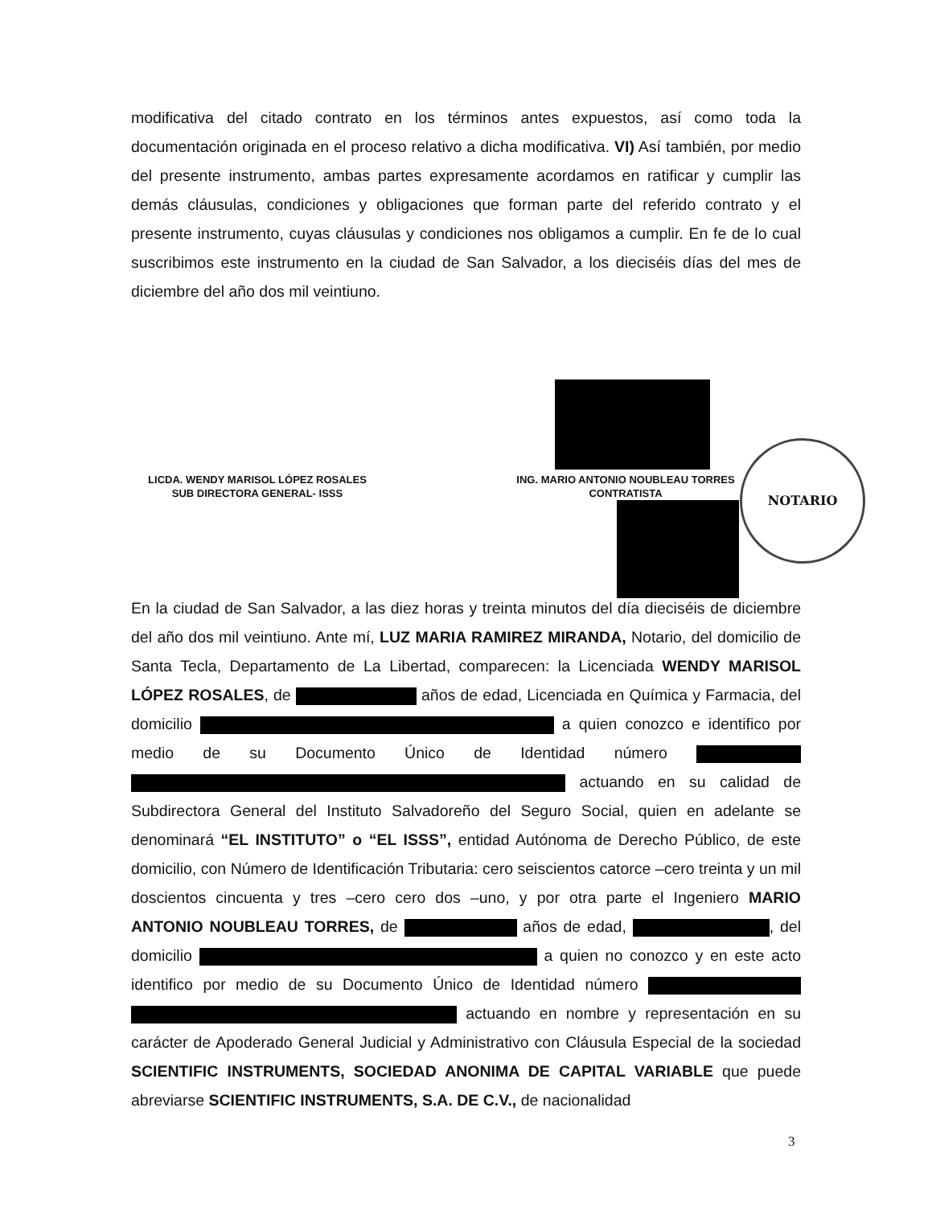modificativa del citado contrato en los términos antes expuestos, así como toda la documentación originada en el proceso relativo a dicha modificativa. VI) Así también, por medio del presente instrumento, ambas partes expresamente acordamos en ratificar y cumplir las demás cláusulas, condiciones y obligaciones que forman parte del referido contrato y el presente instrumento, cuyas cláusulas y condiciones nos obligamos a cumplir. En fe de lo cual suscribimos este instrumento en la ciudad de San Salvador, a los dieciséis días del mes de diciembre del año dos mil veintiuno.
LICDA. WENDY MARISOL LÓPEZ ROSALES
SUB DIRECTORA GENERAL- ISSS
ING. MARIO ANTONIO NOUBLEAU TORRES
CONTRATISTA
NOTARIO
En la ciudad de San Salvador, a las diez horas y treinta minutos del día dieciséis de diciembre del año dos mil veintiuno. Ante mí, LUZ MARIA RAMIREZ MIRANDA, Notario, del domicilio de Santa Tecla, Departamento de La Libertad, comparecen: la Licenciada WENDY MARISOL LÓPEZ ROSALES, de años de edad, Licenciada en Química y Farmacia, del domicilio a quien conozco e identifico por medio de su Documento Único de Identidad número actuando en su calidad de Subdirectora General del Instituto Salvadoreño del Seguro Social, quien en adelante se denominará “EL INSTITUTO” o “EL ISSS”, entidad Autónoma de Derecho Público, de este domicilio, con Número de Identificación Tributaria: cero seiscientos catorce –cero treinta y un mil doscientos cincuenta y tres –cero cero dos –uno, y por otra parte el Ingeniero MARIO ANTONIO NOUBLEAU TORRES, de años de edad, , del domicilio a quien no conozco y en este acto identifico por medio de su Documento Único de Identidad número actuando en nombre y representación en su carácter de Apoderado General Judicial y Administrativo con Cláusula Especial de la sociedad SCIENTIFIC INSTRUMENTS, SOCIEDAD ANONIMA DE CAPITAL VARIABLE que puede abreviarse SCIENTIFIC INSTRUMENTS, S.A. DE C.V., de nacionalidad
3